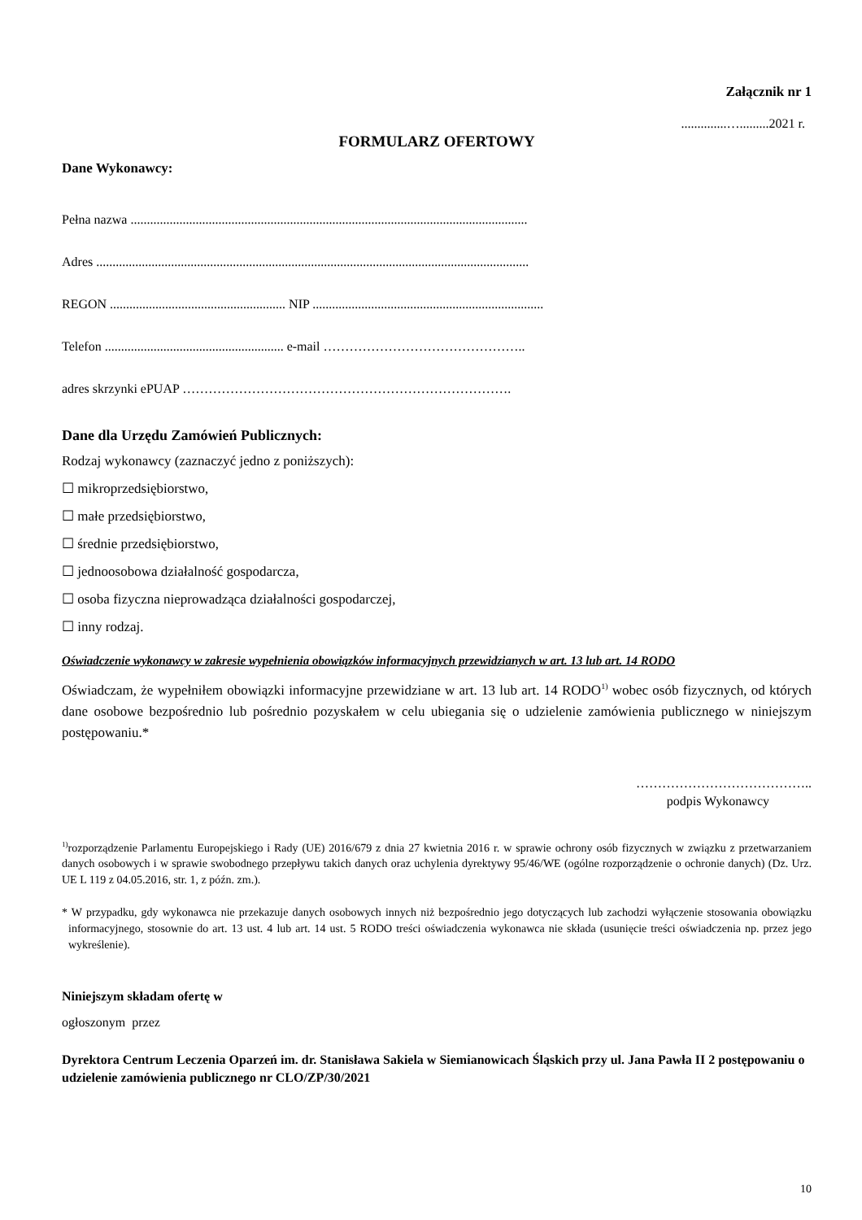Załącznik nr 1
..............….........2021 r.
FORMULARZ OFERTOWY
Dane Wykonawcy:
Pełna nazwa ..........................................................................................................................
Adres .....................................................................................................................................
REGON ...................................................... NIP .......................................................................
Telefon ....................................................... e-mail ………………………………………..
adres skrzynki ePUAP ………………………………………………………………….
Dane dla Urzędu Zamówień Publicznych:
Rodzaj wykonawcy (zaznaczyć jedno z poniższych):
☐ mikroprzedsiębiorstwo,
☐ małe przedsiębiorstwo,
☐ średnie przedsiębiorstwo,
☐ jednoosobowa działalność gospodarcza,
☐ osoba fizyczna nieprowadząca działalności gospodarczej,
☐ inny rodzaj.
Oświadczenie wykonawcy w zakresie wypełnienia obowiązków informacyjnych przewidzianych w art. 13 lub art. 14 RODO
Oświadczam, że wypełniłem obowiązki informacyjne przewidziane w art. 13 lub art. 14 RODO<sup>1)</sup> wobec osób fizycznych, od których dane osobowe bezpośrednio lub pośrednio pozyskałem w celu ubiegania się o udzielenie zamówienia publicznego w niniejszym postępowaniu.*
…………………………………..
podpis Wykonawcy
<sup>1)</sup> rozporządzenie Parlamentu Europejskiego i Rady (UE) 2016/679 z dnia 27 kwietnia 2016 r. w sprawie ochrony osób fizycznych w związku z przetwarzaniem danych osobowych i w sprawie swobodnego przepływu takich danych oraz uchylenia dyrektywy 95/46/WE (ogólne rozporządzenie o ochronie danych) (Dz. Urz. UE L 119 z 04.05.2016, str. 1, z późn. zm.).
* W przypadku, gdy wykonawca nie przekazuje danych osobowych innych niż bezpośrednio jego dotyczących lub zachodzi wyłączenie stosowania obowiązku informacyjnego, stosownie do art. 13 ust. 4 lub art. 14 ust. 5 RODO treści oświadczenia wykonawca nie składa (usunięcie treści oświadczenia np. przez jego wykreślenie).
Niniejszym składam ofertę w
ogłoszonym przez
Dyrektora Centrum Leczenia Oparzeń im. dr. Stanisława Sakiela w Siemianowicach Śląskich przy ul. Jana Pawła II 2 postępowaniu o udzielenie zamówienia publicznego nr CLO/ZP/30/2021
10